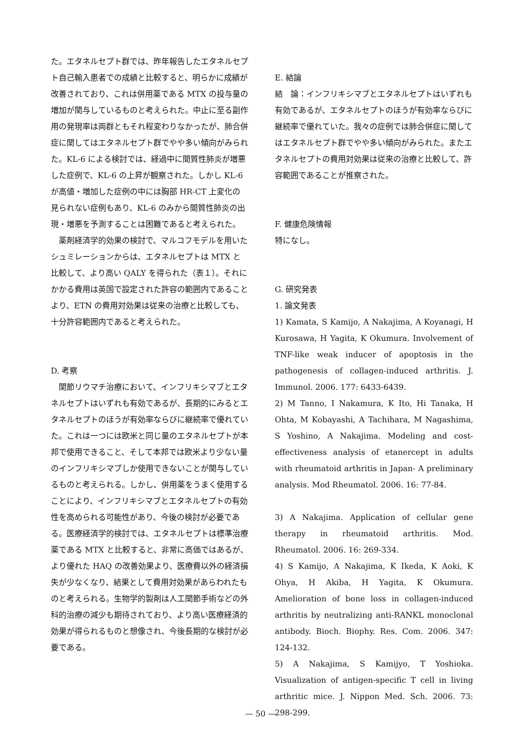た。エタネルセプト群では、昨年報告したエタネルセプト自己輸入患者での成績と比較すると、明らかに成績が改善されており、これは併用薬である MTX の投与量の増加が関与しているものと考えられた。中止に至る副作用の発現率は両群ともそれ程変わりなかったが、肺合併症に関してはエタネルセプト群でやや多い傾向がみられた。KL-6 による検討では、経過中に間質性肺炎が増悪した症例で、KL-6 の上昇が観察された。しかし KL-6 が高値・増加した症例の中には胸部 HR-CT 上変化の見られない症例もあり、KL-6 のみから間質性肺炎の出現・増悪を予測することは困難であると考えられた。
　薬剤経済学的効果の検討で、マルコフモデルを用いたシュミレーションからは、エタネルセプトは MTX と比較して、より高い QALY を得られた（表１）。それにかかる費用は英国で設定された許容の範囲内であることより、ETN の費用対効果は従来の治療と比較しても、十分許容範囲内であると考えられた。
D. 考察
　関節リウマチ治療において、インフリキシマブとエタネルセプトはいずれも有効であるが、長期的にみるとエタネルセプトのほうが有効率ならびに継続率で優れていた。これは一つには欧米と同じ量のエタネルセプトが本邦で使用できること、そして本邦では欧米より少ない量のインフリキシマブしか使用できないことが関与しているものと考えられる。しかし、併用薬をうまく使用することにより、インフリキシマブとエタネルセプトの有効性を高められる可能性があり、今後の検討が必要である。医療経済学的検討では、エタネルセプトは標準治療薬である MTX と比較すると、非常に高価ではあるが、より優れた HAQ の改善効果より、医療費以外の経済損失が少なくなり、結果として費用対効果があらわれたものと考えられる。生物学的製剤は人工関節手術などの外科的治療の減少も期待されており、より高い医療経済的効果が得られるものと想像され、今後長期的な検討が必要である。
E. 結論
結　論：インフリキシマブとエタネルセプトはいずれも有効であるが、エタネルセプトのほうが有効率ならびに継続率で優れていた。我々の症例では肺合併症に関してはエタネルセプト群でやや多い傾向がみられた。またエタネルセプトの費用対効果は従来の治療と比較して、許容範囲であることが推察された。
F. 健康危険情報
特になし。
G. 研究発表
1. 論文発表
1) Kamata, S Kamijo, A Nakajima, A Koyanagi, H Kurosawa, H Yagita, K Okumura. Involvement of TNF-like weak inducer of apoptosis in the pathogenesis of collagen-induced arthritis. J. Immunol. 2006. 177: 6433-6439.
2) M Tanno, I Nakamura, K Ito, Hi Tanaka, H Ohta, M Kobayashi, A Tachihara, M Nagashima, S Yoshino, A Nakajima. Modeling and cost-effectiveness analysis of etanercept in adults with rheumatoid arthritis in Japan- A preliminary analysis. Mod Rheumatol. 2006. 16: 77-84.
3) A Nakajima. Application of cellular gene therapy in rheumatoid arthritis. Mod. Rheumatol. 2006. 16: 269-334.
4) S Kamijo, A Nakajima, K Ikeda, K Aoki, K Ohya, H Akiba, H Yagita, K Okumura. Amelioration of bone loss in collagen-induced arthritis by neutralizing anti-RANKL monoclonal antibody. Bioch. Biophy. Res. Com. 2006. 347: 124-132.
5) A Nakajima, S Kamijyo, T Yoshioka. Visualization of antigen-specific T cell in living arthritic mice. J. Nippon Med. Sch. 2006. 73: 298-299.
— 50 —